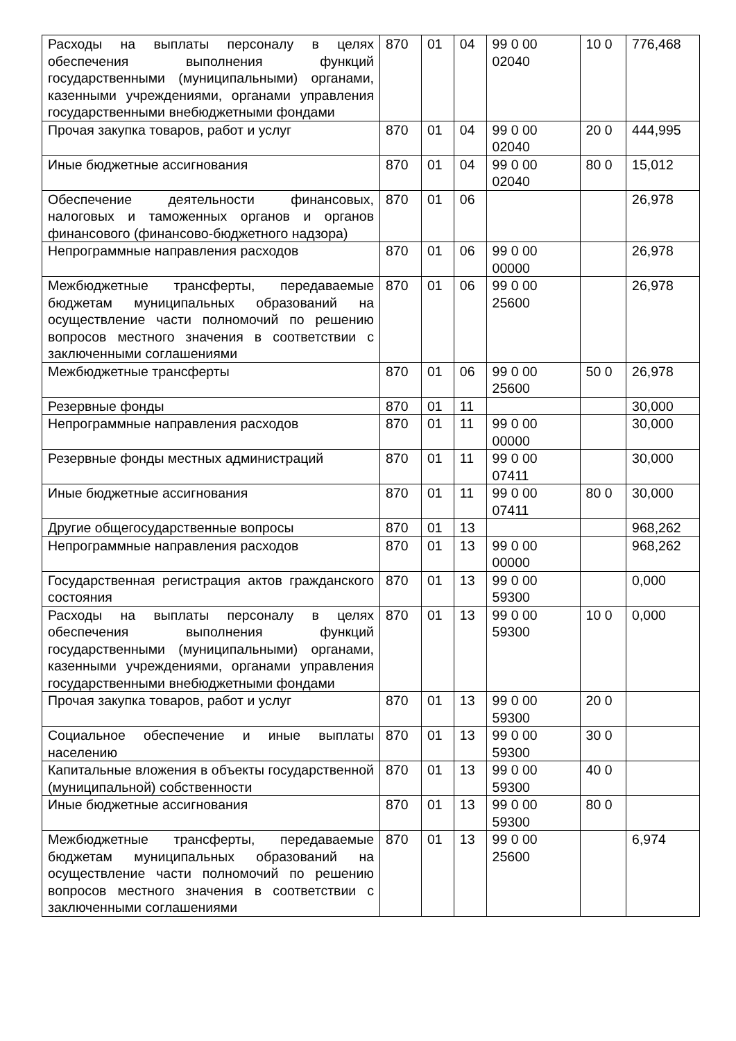| Расходы на выплаты персоналу в целях обеспечения выполнения функций государственными (муниципальными) органами, казенными учреждениями, органами управления государственными внебюджетными фондами | 870 | 01 | 04 | 99 0 00 02040 | 10 0 | 776,468 |
| Прочая закупка товаров, работ и услуг | 870 | 01 | 04 | 99 0 00 02040 | 20 0 | 444,995 |
| Иные бюджетные ассигнования | 870 | 01 | 04 | 99 0 00 02040 | 80 0 | 15,012 |
| Обеспечение деятельности финансовых, налоговых и таможенных органов и органов финансового (финансово-бюджетного надзора) | 870 | 01 | 06 | | | 26,978 |
| Непрограммные направления расходов | 870 | 01 | 06 | 99 0 00 00000 | | 26,978 |
| Межбюджетные трансферты, передаваемые бюджетам муниципальных образований на осуществление части полномочий по решению вопросов местного значения в соответствии с заключенными соглашениями | 870 | 01 | 06 | 99 0 00 25600 | | 26,978 |
| Межбюджетные трансферты | 870 | 01 | 06 | 99 0 00 25600 | 50 0 | 26,978 |
| Резервные фонды | 870 | 01 | 11 | | | 30,000 |
| Непрограммные направления расходов | 870 | 01 | 11 | 99 0 00 00000 | | 30,000 |
| Резервные фонды местных администраций | 870 | 01 | 11 | 99 0 00 07411 | | 30,000 |
| Иные бюджетные ассигнования | 870 | 01 | 11 | 99 0 00 07411 | 80 0 | 30,000 |
| Другие общегосударственные вопросы | 870 | 01 | 13 | | | 968,262 |
| Непрограммные направления расходов | 870 | 01 | 13 | 99 0 00 00000 | | 968,262 |
| Государственная регистрация актов гражданского состояния | 870 | 01 | 13 | 99 0 00 59300 | | 0,000 |
| Расходы на выплаты персоналу в целях обеспечения выполнения функций государственными (муниципальными) органами, казенными учреждениями, органами управления государственными внебюджетными фондами | 870 | 01 | 13 | 99 0 00 59300 | 10 0 | 0,000 |
| Прочая закупка товаров, работ и услуг | 870 | 01 | 13 | 99 0 00 59300 | 20 0 | |
| Социальное обеспечение и иные выплаты населению | 870 | 01 | 13 | 99 0 00 59300 | 30 0 | |
| Капитальные вложения в объекты государственной (муниципальной) собственности | 870 | 01 | 13 | 99 0 00 59300 | 40 0 | |
| Иные бюджетные ассигнования | 870 | 01 | 13 | 99 0 00 59300 | 80 0 | |
| Межбюджетные трансферты, передаваемые бюджетам муниципальных образований на осуществление части полномочий по решению вопросов местного значения в соответствии с заключенными соглашениями | 870 | 01 | 13 | 99 0 00 25600 | | 6,974 |